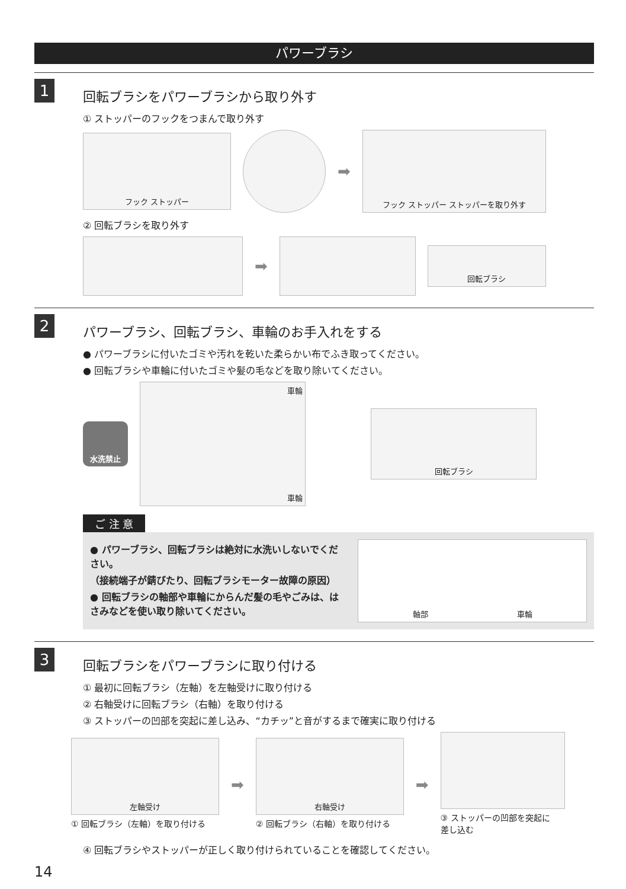パワーブラシ
1
回転ブラシをパワーブラシから取り外す
① ストッパーのフックをつまんで取り外す
フック ストッパー
➡
フック ストッパー ストッパーを取り外す
② 回転ブラシを取り外す
➡
回転ブラシ
2
パワーブラシ、回転ブラシ、車輪のお手入れをする
● パワーブラシに付いたゴミや汚れを乾いた柔らかい布でふき取ってください。
● 回転ブラシや車輪に付いたゴミや髪の毛などを取り除いてください。
水洗禁止
車輪
車輪
回転ブラシ
ご 注 意
● パワーブラシ、回転ブラシは絶対に水洗いしないでください。
（接続端子が錆びたり、回転ブラシモーター故障の原因）
● 回転ブラシの軸部や車輪にからんだ髪の毛やごみは、はさみなどを使い取り除いてください。
軸部 車輪
3
回転ブラシをパワーブラシに取り付ける
① 最初に回転ブラシ（左軸）を左軸受けに取り付ける
② 右軸受けに回転ブラシ（右軸）を取り付ける
③ ストッパーの凹部を突起に差し込み、“カチッ”と音がするまで確実に取り付ける
左軸受け
① 回転ブラシ（左軸）を取り付ける
➡
右軸受け
② 回転ブラシ（右軸）を取り付ける
➡
③ ストッパーの凹部を突起に
差し込む
④ 回転ブラシやストッパーが正しく取り付けられていることを確認してください。
14